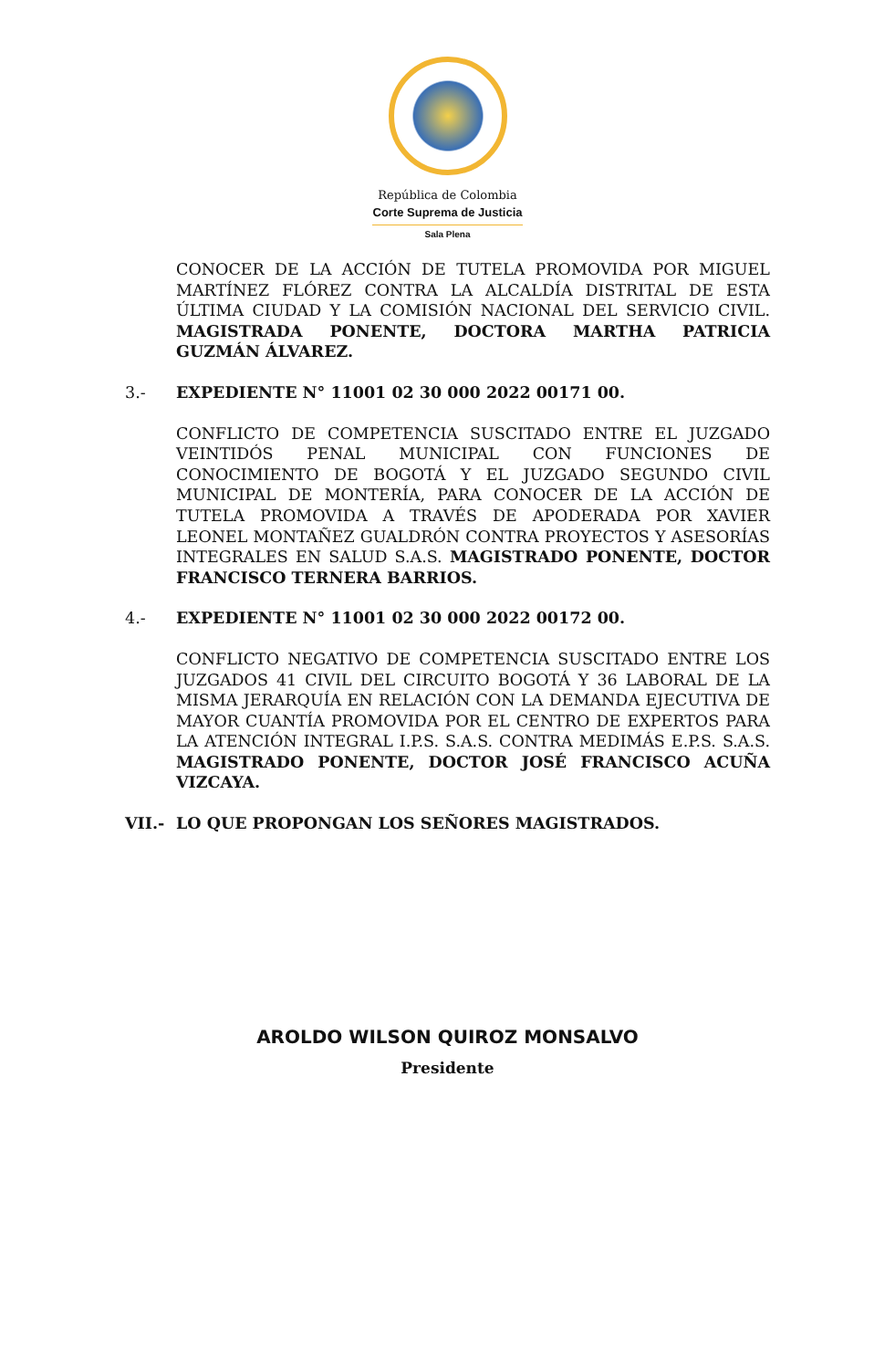República de Colombia
Corte Suprema de Justicia
Sala Plena
CONOCER DE LA ACCIÓN DE TUTELA PROMOVIDA POR MIGUEL MARTÍNEZ FLÓREZ CONTRA LA ALCALDÍA DISTRITAL DE ESTA ÚLTIMA CIUDAD Y LA COMISIÓN NACIONAL DEL SERVICIO CIVIL. MAGISTRADA PONENTE, DOCTORA MARTHA PATRICIA GUZMÁN ÁLVAREZ.
3.- EXPEDIENTE N° 11001 02 30 000 2022 00171 00.
CONFLICTO DE COMPETENCIA SUSCITADO ENTRE EL JUZGADO VEINTIDÓS PENAL MUNICIPAL CON FUNCIONES DE CONOCIMIENTO DE BOGOTÁ Y EL JUZGADO SEGUNDO CIVIL MUNICIPAL DE MONTERÍA, PARA CONOCER DE LA ACCIÓN DE TUTELA PROMOVIDA A TRAVÉS DE APODERADA POR XAVIER LEONEL MONTAÑEZ GUALDRÓN CONTRA PROYECTOS Y ASESORÍAS INTEGRALES EN SALUD S.A.S. MAGISTRADO PONENTE, DOCTOR FRANCISCO TERNERA BARRIOS.
4.- EXPEDIENTE N° 11001 02 30 000 2022 00172 00.
CONFLICTO NEGATIVO DE COMPETENCIA SUSCITADO ENTRE LOS JUZGADOS 41 CIVIL DEL CIRCUITO BOGOTÁ Y 36 LABORAL DE LA MISMA JERARQUÍA EN RELACIÓN CON LA DEMANDA EJECUTIVA DE MAYOR CUANTÍA PROMOVIDA POR EL CENTRO DE EXPERTOS PARA LA ATENCIÓN INTEGRAL I.P.S. S.A.S. CONTRA MEDIMÁS E.P.S. S.A.S. MAGISTRADO PONENTE, DOCTOR JOSÉ FRANCISCO ACUÑA VIZCAYA.
VII.- LO QUE PROPONGAN LOS SEÑORES MAGISTRADOS.
AROLDO WILSON QUIROZ MONSALVO
Presidente